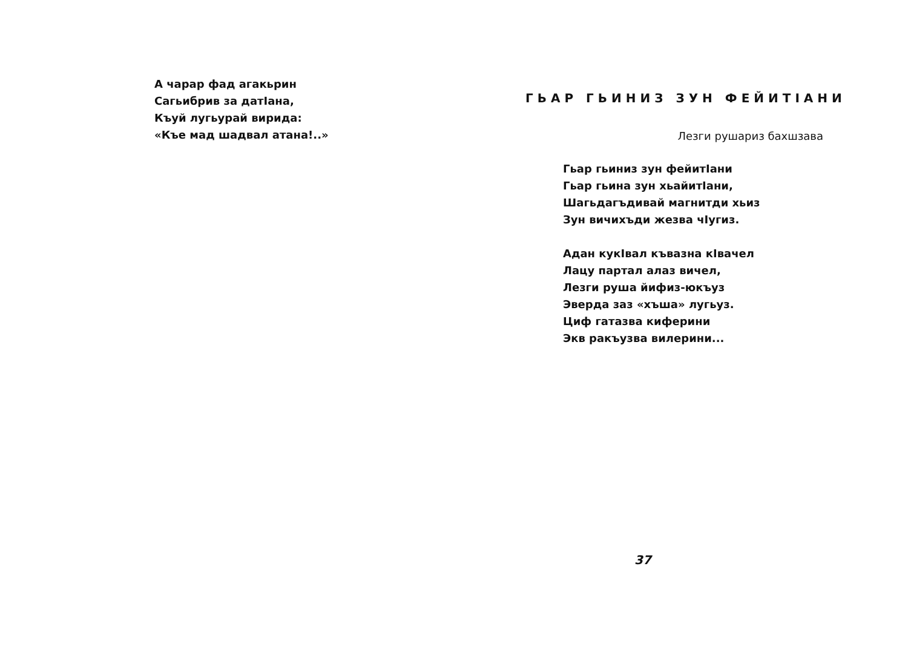А чарар фад агакьрин
Сагьибрив за датIана,
Къуй лугьурай вирида:
«Къе мад шадвал атана!..»
ГЬАР ГЬИНИЗ ЗУН ФЕЙИТIАНИ
Лезги рушариз бахшзава
Гьар гьиниз зун фейитIани
Гьар гьина зун хьайитIани,
Шагьдагъдивай магнитди хьиз
Зун вичихъди жезва чIугиз.
Адан кукIвал къвазна кIвачел
Лацу партал алаз вичел,
Лезги руша йифиз-юкъуз
Эверда заз «хъша» лугьуз.
Циф гатазва киферини
Экв ракъузва вилерини...
37